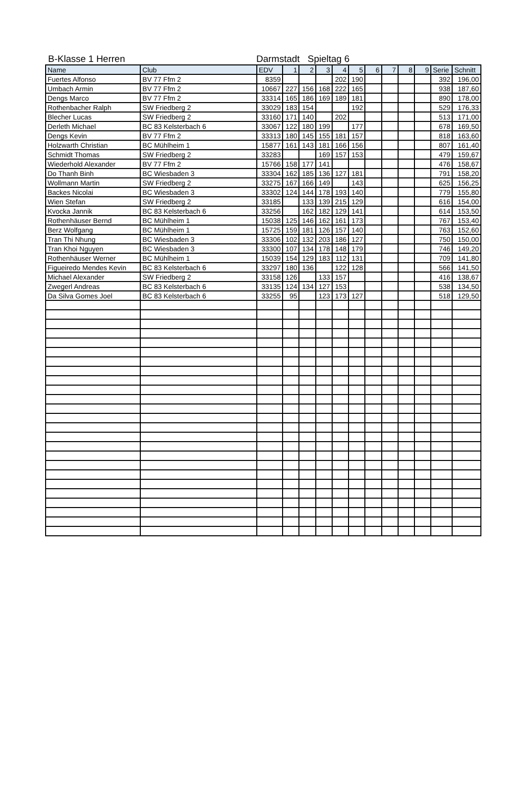B-Klasse 1 Herren Darmstadt Spieltag 6
| Name | Club | EDV | 1 | 2 | 3 | 4 | 5 | 6 | 7 | 8 | 9 | Serie | Schnitt |
| --- | --- | --- | --- | --- | --- | --- | --- | --- | --- | --- | --- | --- | --- |
| Fuertes Alfonso | BV 77 Ffm 2 | 8359 | | | | 202 | 190 | | | | | 392 | 196,00 |
| Umbach Armin | BV 77 Ffm 2 | 10667 | 227 | 156 | 168 | 222 | 165 | | | | | 938 | 187,60 |
| Dengs Marco | BV 77 Ffm 2 | 33314 | 165 | 186 | 169 | 189 | 181 | | | | | 890 | 178,00 |
| Rothenbacher Ralph | SW Friedberg 2 | 33029 | 183 | 154 | | | 192 | | | | | 529 | 176,33 |
| Blecher Lucas | SW Friedberg 2 | 33160 | 171 | 140 | | 202 | | | | | | 513 | 171,00 |
| Derleth Michael | BC 83 Kelsterbach 6 | 33067 | 122 | 180 | 199 | | 177 | | | | | 678 | 169,50 |
| Dengs Kevin | BV 77 Ffm 2 | 33313 | 180 | 145 | 155 | 181 | 157 | | | | | 818 | 163,60 |
| Holzwarth Christian | BC Mühlheim 1 | 15877 | 161 | 143 | 181 | 166 | 156 | | | | | 807 | 161,40 |
| Schmidt Thomas | SW Friedberg 2 | 33283 | | | 169 | 157 | 153 | | | | | 479 | 159,67 |
| Wiederhold Alexander | BV 77 Ffm 2 | 15766 | 158 | 177 | 141 | | | | | | | 476 | 158,67 |
| Do Thanh Binh | BC Wiesbaden 3 | 33304 | 162 | 185 | 136 | 127 | 181 | | | | | 791 | 158,20 |
| Wollmann Martin | SW Friedberg 2 | 33275 | 167 | 166 | 149 | | 143 | | | | | 625 | 156,25 |
| Backes Nicolai | BC Wiesbaden 3 | 33302 | 124 | 144 | 178 | 193 | 140 | | | | | 779 | 155,80 |
| Wien Stefan | SW Friedberg 2 | 33185 | | 133 | 139 | 215 | 129 | | | | | 616 | 154,00 |
| Kvocka Jannik | BC 83 Kelsterbach 6 | 33256 | | 162 | 182 | 129 | 141 | | | | | 614 | 153,50 |
| Rothenhäuser Bernd | BC Mühlheim 1 | 15038 | 125 | 146 | 162 | 161 | 173 | | | | | 767 | 153,40 |
| Berz Wolfgang | BC Mühlheim 1 | 15725 | 159 | 181 | 126 | 157 | 140 | | | | | 763 | 152,60 |
| Tran Thi Nhung | BC Wiesbaden 3 | 33306 | 102 | 132 | 203 | 186 | 127 | | | | | 750 | 150,00 |
| Tran Khoi Nguyen | BC Wiesbaden 3 | 33300 | 107 | 134 | 178 | 148 | 179 | | | | | 746 | 149,20 |
| Rothenhäuser Werner | BC Mühlheim 1 | 15039 | 154 | 129 | 183 | 112 | 131 | | | | | 709 | 141,80 |
| Figueiredo Mendes Kevin | BC 83 Kelsterbach 6 | 33297 | 180 | 136 | | 122 | 128 | | | | | 566 | 141,50 |
| Michael Alexander | SW Friedberg 2 | 33158 | 126 | | 133 | 157 | | | | | | 416 | 138,67 |
| Zwegerl Andreas | BC 83 Kelsterbach 6 | 33135 | 124 | 134 | 127 | 153 | | | | | | 538 | 134,50 |
| Da Silva Gomes Joel | BC 83 Kelsterbach 6 | 33255 | 95 | | 123 | 173 | 127 | | | | | 518 | 129,50 |